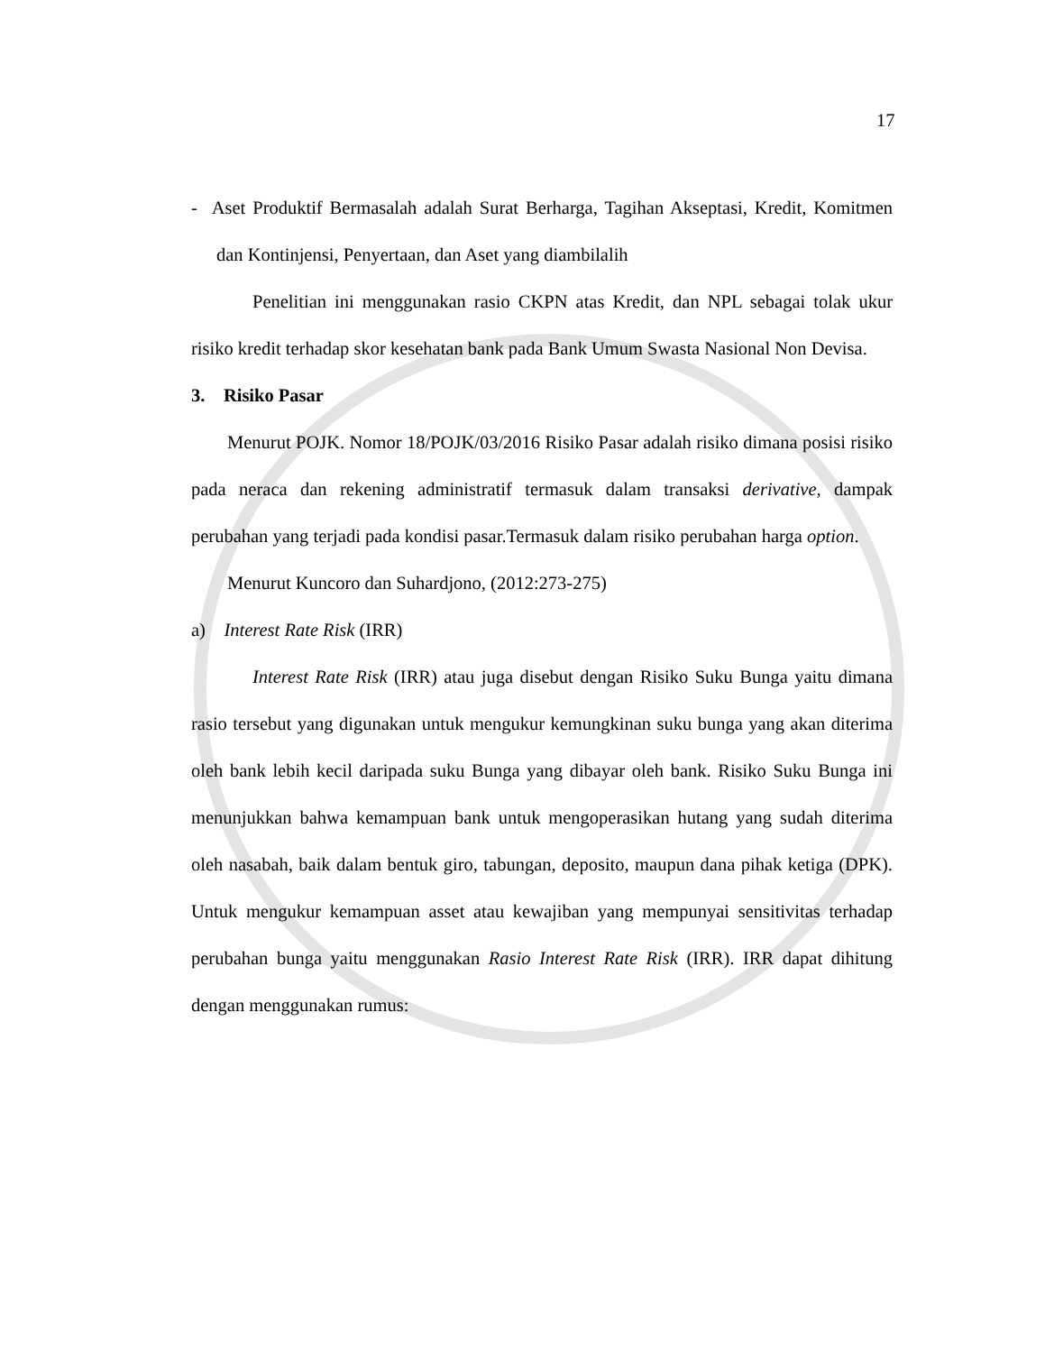17
- Aset Produktif Bermasalah adalah Surat Berharga, Tagihan Akseptasi, Kredit, Komitmen dan Kontinjensi, Penyertaan, dan Aset yang diambilalih
Penelitian ini menggunakan rasio CKPN atas Kredit, dan NPL sebagai tolak ukur risiko kredit terhadap skor kesehatan bank pada Bank Umum Swasta Nasional Non Devisa.
3. Risiko Pasar
Menurut POJK. Nomor 18/POJK/03/2016 Risiko Pasar adalah risiko dimana posisi risiko pada neraca dan rekening administratif termasuk dalam transaksi derivative, dampak perubahan yang terjadi pada kondisi pasar.Termasuk dalam risiko perubahan harga option.
Menurut Kuncoro dan Suhardjono, (2012:273-275)
a) Interest Rate Risk (IRR)
Interest Rate Risk (IRR) atau juga disebut dengan Risiko Suku Bunga yaitu dimana rasio tersebut yang digunakan untuk mengukur kemungkinan suku bunga yang akan diterima oleh bank lebih kecil daripada suku Bunga yang dibayar oleh bank. Risiko Suku Bunga ini menunjukkan bahwa kemampuan bank untuk mengoperasikan hutang yang sudah diterima oleh nasabah, baik dalam bentuk giro, tabungan, deposito, maupun dana pihak ketiga (DPK). Untuk mengukur kemampuan asset atau kewajiban yang mempunyai sensitivitas terhadap perubahan bunga yaitu menggunakan Rasio Interest Rate Risk (IRR). IRR dapat dihitung dengan menggunakan rumus: